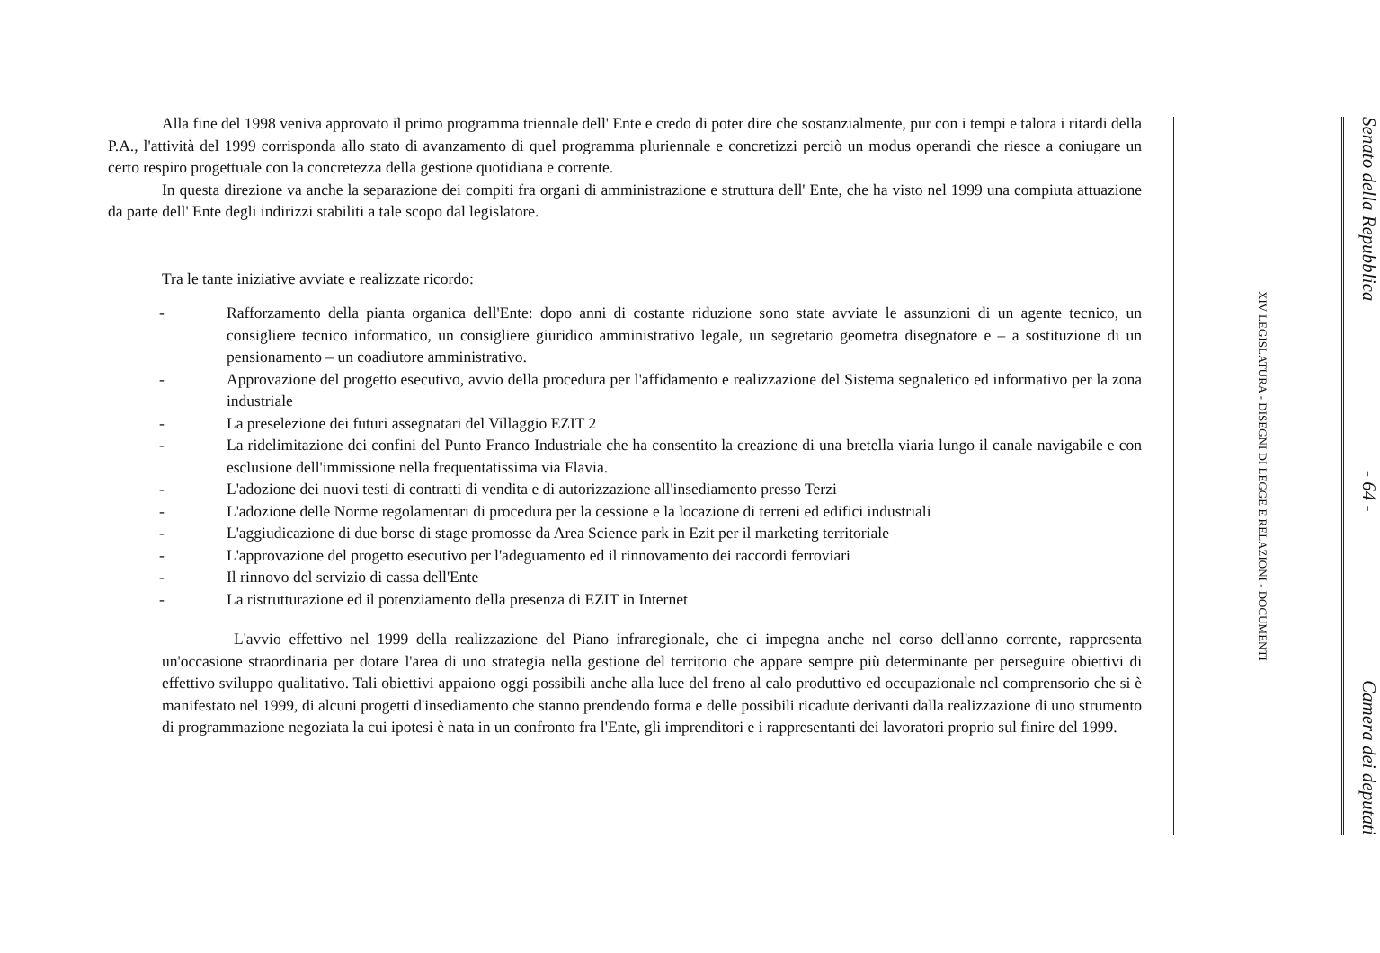Alla fine del 1998 veniva approvato il primo programma triennale dell' Ente e credo di poter dire che sostanzialmente, pur con i tempi e talora i ritardi della P.A., l'attività del 1999 corrisponda allo stato di avanzamento di quel programma pluriennale e concretizzi perciò un modus operandi che riesce a coniugare un certo respiro progettuale con la concretezza della gestione quotidiana e corrente.
In questa direzione va anche la separazione dei compiti fra organi di amministrazione e struttura dell' Ente, che ha visto nel 1999 una compiuta attuazione da parte dell' Ente degli indirizzi stabiliti a tale scopo dal legislatore.
Tra le tante iniziative avviate e realizzate ricordo:
- Rafforzamento della pianta organica dell'Ente: dopo anni di costante riduzione sono state avviate le assunzioni di un agente tecnico, un consigliere tecnico informatico, un consigliere giuridico amministrativo legale, un segretario geometra disegnatore e – a sostituzione di un pensionamento – un coadiutore amministrativo.
- Approvazione del progetto esecutivo, avvio della procedura per l'affidamento e realizzazione del Sistema segnaletico ed informativo per la zona industriale
- La preselezione dei futuri assegnatari del Villaggio EZIT 2
- La ridelimitazione dei confini del Punto Franco Industriale che ha consentito la creazione di una bretella viaria lungo il canale navigabile e con esclusione dell'immissione nella frequentatissima via Flavia.
- L'adozione dei nuovi testi di contratti di vendita e di autorizzazione all'insediamento presso Terzi
- L'adozione delle Norme regolamentari di procedura per la cessione e la locazione di terreni ed edifici industriali
- L'aggiudicazione di due borse di stage promosse da Area Science park in Ezit per il marketing territoriale
- L'approvazione del progetto esecutivo per l'adeguamento ed il rinnovamento dei raccordi ferroviari
- Il rinnovo del servizio di cassa dell'Ente
- La ristrutturazione ed il potenziamento della presenza di EZIT in Internet
L'avvio effettivo nel 1999 della realizzazione del Piano infraregionale, che ci impegna anche nel corso dell'anno corrente, rappresenta un'occasione straordinaria per dotare l'area di uno strategia nella gestione del territorio che appare sempre più determinante per perseguire obiettivi di effettivo sviluppo qualitativo. Tali obiettivi appaiono oggi possibili anche alla luce del freno al calo produttivo ed occupazionale nel comprensorio che si è manifestato nel 1999, di alcuni progetti d'insediamento che stanno prendendo forma e delle possibili ricadute derivanti dalla realizzazione di uno strumento di programmazione negoziata la cui ipotesi è nata in un confronto fra l'Ente, gli imprenditori e i rappresentanti dei lavoratori proprio sul finire del 1999.
Senato della Repubblica - 64 - Camera dei deputati
XIV LEGISLATURA - DISEGNI DI LEGGE E RELAZIONI - DOCUMENTI